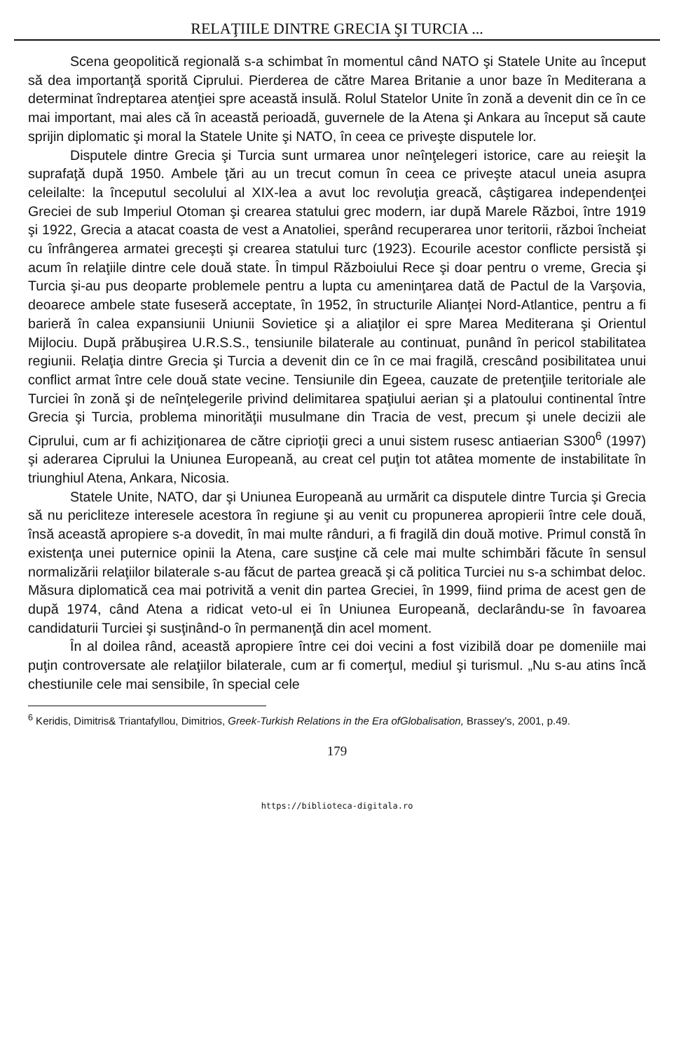RELAŢIILE DINTRE GRECIA ŞI TURCIA ...
Scena geopolitică regională s-a schimbat în momentul când NATO şi Statele Unite au început să dea importanţă sporită Ciprului. Pierderea de către Marea Britanie a unor baze în Mediterana a determinat îndreptarea atenţiei spre această insulă. Rolul Statelor Unite în zonă a devenit din ce în ce mai important, mai ales că în această perioadă, guvernele de la Atena şi Ankara au început să caute sprijin diplomatic şi moral la Statele Unite şi NATO, în ceea ce priveşte disputele lor.
Disputele dintre Grecia şi Turcia sunt urmarea unor neînţelegeri istorice, care au reieşit la suprafaţă după 1950. Ambele ţări au un trecut comun în ceea ce priveşte atacul uneia asupra celeilalte: la începutul secolului al XIX-lea a avut loc revoluţia greacă, câştigarea independenţei Greciei de sub Imperiul Otoman şi crearea statului grec modern, iar după Marele Război, între 1919 şi 1922, Grecia a atacat coasta de vest a Anatoliei, sperând recuperarea unor teritorii, război încheiat cu înfrângerea armatei greceşti şi crearea statului turc (1923). Ecourile acestor conflicte persistă şi acum în relaţiile dintre cele două state. În timpul Războiului Rece şi doar pentru o vreme, Grecia şi Turcia şi-au pus deoparte problemele pentru a lupta cu ameninţarea dată de Pactul de la Varşovia, deoarece ambele state fuseseră acceptate, în 1952, în structurile Alianţei Nord-Atlantice, pentru a fi barieră în calea expansiunii Uniunii Sovietice şi a aliaţilor ei spre Marea Mediterana şi Orientul Mijlociu. După prăbuşirea U.R.S.S., tensiunile bilaterale au continuat, punând în pericol stabilitatea regiunii. Relaţia dintre Grecia şi Turcia a devenit din ce în ce mai fragilă, crescând posibilitatea unui conflict armat între cele două state vecine. Tensiunile din Egeea, cauzate de pretenţiile teritoriale ale Turciei în zonă şi de neînţelegerile privind delimitarea spaţiului aerian şi a platoului continental între Grecia şi Turcia, problema minorităţii musulmane din Tracia de vest, precum şi unele decizii ale Ciprului, cum ar fi achiziţionarea de către ciprioţii greci a unui sistem rusesc antiaerian S300<sup>6</sup> (1997) şi aderarea Ciprului la Uniunea Europeană, au creat cel puţin tot atâtea momente de instabilitate în triunghiul Atena, Ankara, Nicosia.
Statele Unite, NATO, dar şi Uniunea Europeană au urmărit ca disputele dintre Turcia şi Grecia să nu pericliteze interesele acestora în regiune şi au venit cu propunerea apropierii între cele două, însă această apropiere s-a dovedit, în mai multe rânduri, a fi fragilă din două motive. Primul constă în existenţa unei puternice opinii la Atena, care susţine că cele mai multe schimbări făcute în sensul normalizării relaţiilor bilaterale s-au făcut de partea greacă şi că politica Turciei nu s-a schimbat deloc. Măsura diplomatică cea mai potrivită a venit din partea Greciei, în 1999, fiind prima de acest gen de după 1974, când Atena a ridicat veto-ul ei în Uniunea Europeană, declarându-se în favoarea candidaturii Turciei şi susţinând-o în permanenţă din acel moment.
În al doilea rând, această apropiere între cei doi vecini a fost vizibilă doar pe domeniile mai puţin controversate ale relaţiilor bilaterale, cum ar fi comerţul, mediul şi turismul. „Nu s-au atins încă chestiunile cele mai sensibile, în special cele
<sup>6</sup> Keridis, Dimitris& Triantafyllou, Dimitrios, Greek-Turkish Relations in the Era ofGlobalisation, Brassey's, 2001, p.49.
179
https://biblioteca-digitala.ro